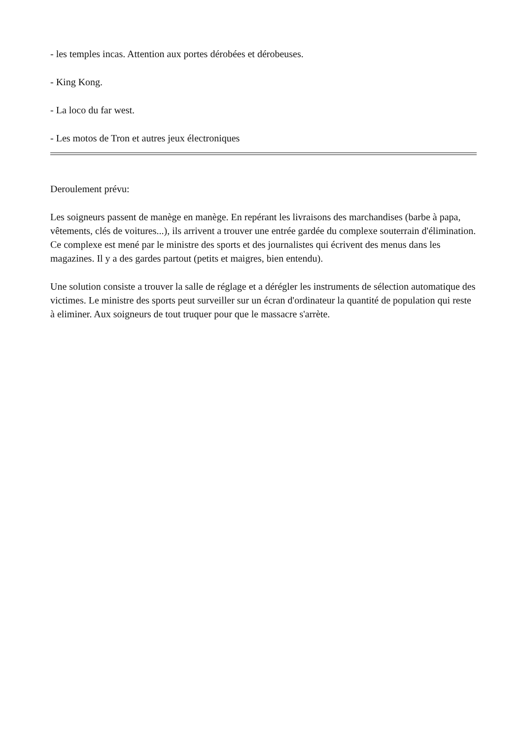- les temples incas. Attention aux portes dérobées et dérobeuses.
- King Kong.
- La loco du far west.
- Les motos de Tron et autres jeux électroniques
Deroulement prévu:
Les soigneurs passent de manège en manège. En repérant les livraisons des marchandises (barbe à papa, vêtements, clés de voitures...), ils arrivent a trouver une entrée gardée du complexe souterrain d'élimination. Ce complexe est mené par le ministre des sports et des journalistes qui écrivent des menus dans les magazines. Il y a des gardes partout (petits et maigres, bien entendu).
Une solution consiste a trouver la salle de réglage et a dérégler les instruments de sélection automatique des victimes. Le ministre des sports peut surveiller sur un écran d'ordinateur la quantité de population qui reste à eliminer. Aux soigneurs de tout truquer pour que le massacre s'arrète.